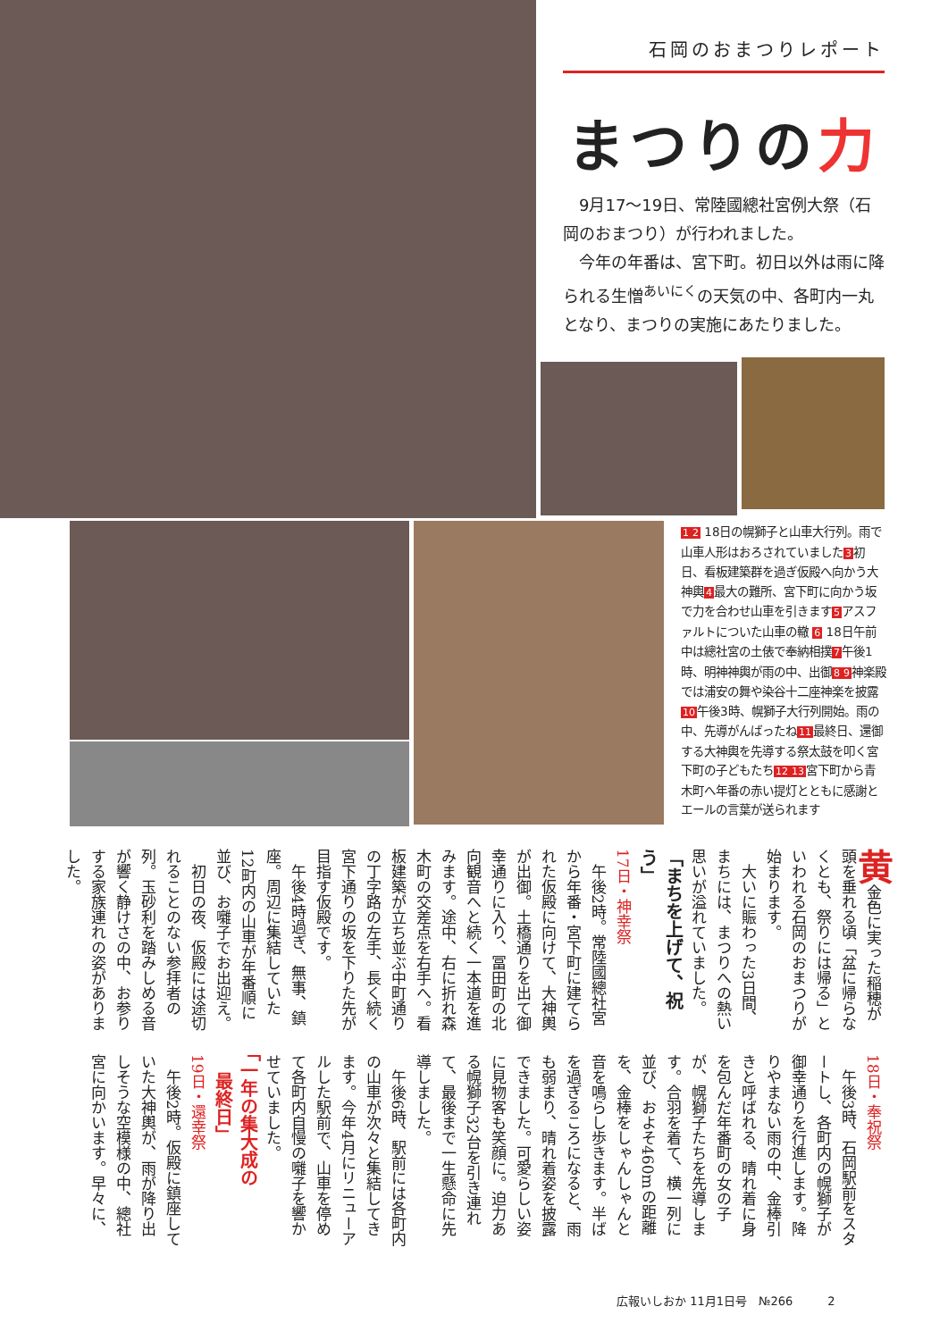石岡のおまつりレポート
まつりの力
　9月17～19日、常陸國總社宮例大祭（石岡のおまつり）が行われました。
　今年の年番は、宮下町。初日以外は雨に降られる生憎<sup>あいにく</sup>の天気の中、各町内一丸となり、まつりの実施にあたりました。
12 18日の幌獅子と山車大行列。雨で山車人形はおろされていました3初日、看板建築群を過ぎ仮殿へ向かう大神輿4最大の難所、宮下町に向かう坂で力を合わせ山車を引きます5アスファルトについた山車の轍 6 18日午前中は總社宮の土俵で奉納相撲7午後1時、明神神輿が雨の中、出御89神楽殿では浦安の舞や染谷十二座神楽を披露10午後3時、幌獅子大行列開始。雨の中、先導がんばったね11最終日、還御する大神輿を先導する祭太鼓を叩く宮下町の子どもたち1213宮下町から青木町へ年番の赤い提灯とともに感謝とエールの言葉が送られます
黄金色に実った稲穂が頭を垂れる頃「盆に帰らなくとも、祭りには帰る」といわれる石岡のおまつりが始まります。
　大いに賑わった3日間、まちには、まつりへの熱い思いが溢れていました。
「まちを上げて、祝う」
17日・神幸祭
　午後2時。常陸國總社宮から年番・宮下町に建てられた仮殿に向けて、大神輿が出御。土橋通りを出て御幸通りに入り、冨田町の北向観音へと続く一本道を進みます。途中、右に折れ森木町の交差点を右手へ。看板建築が立ち並ぶ中町通りの丁字路の左手、長く続く宮下通りの坂を下りた先が目指す仮殿です。
　午後4時過ぎ、無事、鎮座。周辺に集結していた12町内の山車が年番順に並び、お囃子でお出迎え。
　初日の夜、仮殿には途切れることのない参拝者の列。玉砂利を踏みしめる音が響く静けさの中、お参りする家族連れの姿がありました。
18日・奉祝祭
　午後3時、石岡駅前をスタートし、各町内の幌獅子が御幸通りを行進します。降りやまない雨の中、金棒引きと呼ばれる、晴れ着に身を包んだ年番町の女の子が、幌獅子たちを先導します。合羽を着て、横一列に並び、およそ460mの距離を、金棒をしゃんしゃんと音を鳴らし歩きます。半ばを過ぎるころになると、雨も弱まり、晴れ着姿を披露できました。可愛らしい姿に見物客も笑顔に。迫力ある幌獅子32台を引き連れて、最後まで一生懸命に先導しました。
　午後6時、駅前には各町内の山車が次々と集結してきます。今年4月にリニューアルした駅前で、山車を停めて各町内自慢の囃子を響かせていました。
「一年の集大成の
　最終日」
19日・還幸祭
　午後2時。仮殿に鎮座していた大神輿が、雨が降り出しそうな空模様の中、總社宮に向かいます。早々に、
広報いしおか 11月1日号　№266　　　2